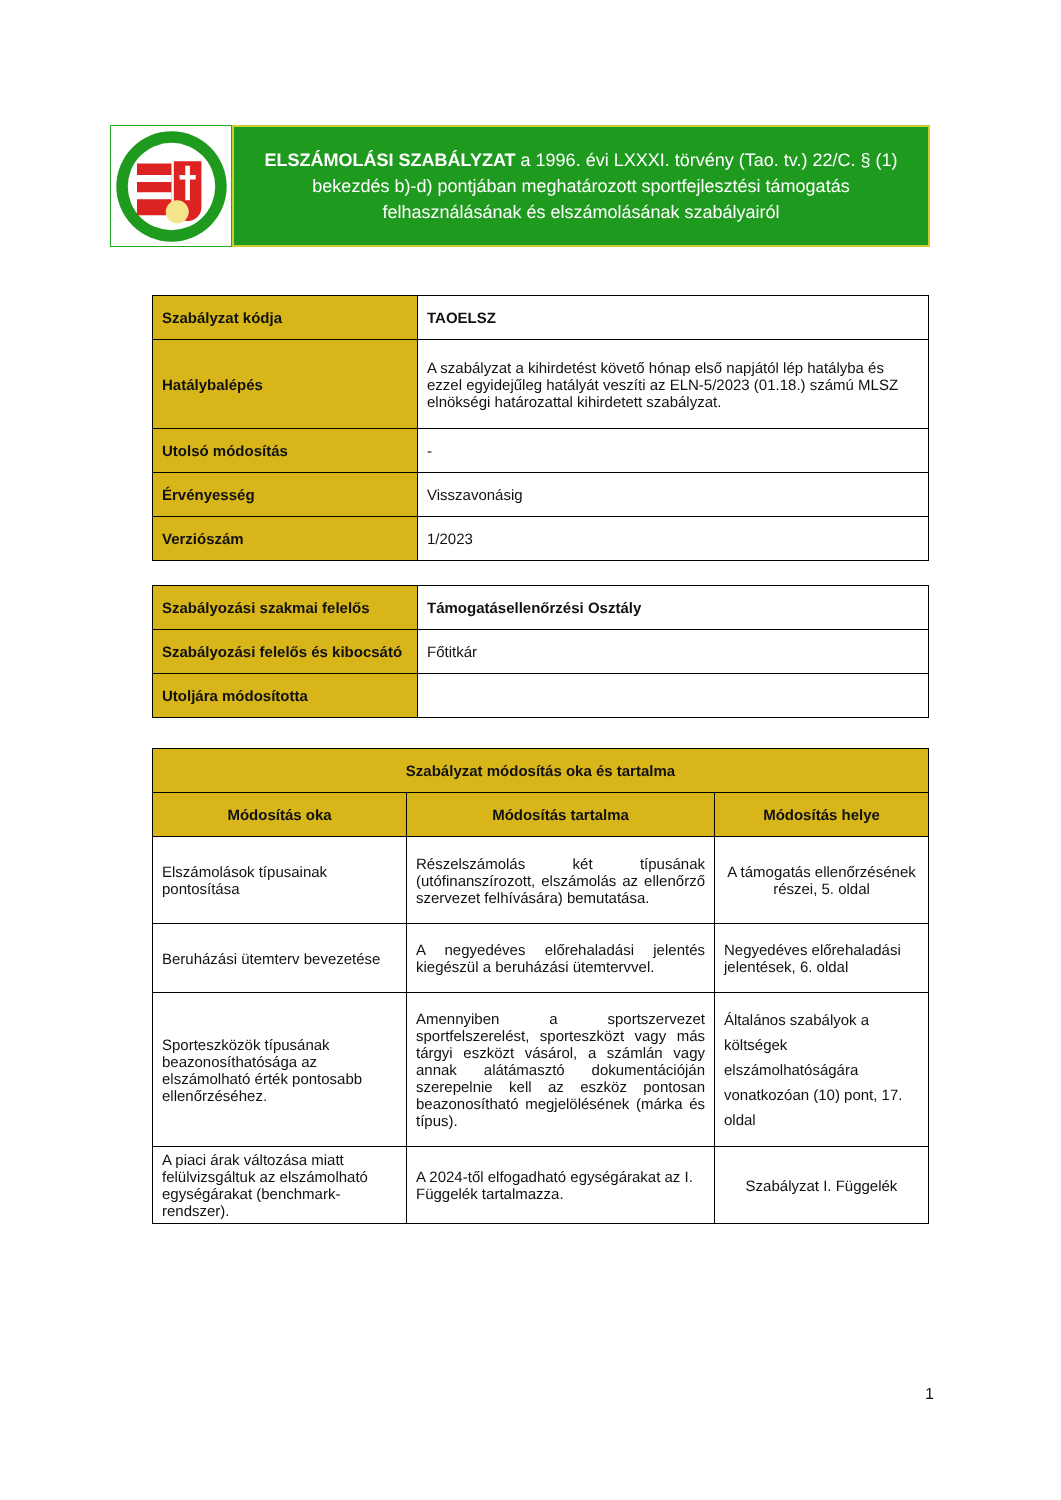ELSZÁMOLÁSI SZABÁLYZAT a 1996. évi LXXXI. törvény (Tao. tv.) 22/C. § (1) bekezdés b)-d) pontjában meghatározott sportfejlesztési támogatás felhasználásának és elszámolásának szabályairól
| Szabályzat kódja | TAOELSZ |
| Hatálybalépés | A szabályzat a kihirdetést követő hónap első napjától lép hatályba és ezzel egyidejűleg hatályát veszíti az ELN-5/2023 (01.18.) számú MLSZ elnökségi határozattal kihirdetett szabályzat. |
| Utolsó módosítás | - |
| Érvényesség | Visszavonásig |
| Verziószám | 1/2023 |
| Szabályozási szakmai felelős | Támogatásellenőrzési Osztály |
| Szabályozási felelős és kibocsátó | Főtitkár |
| Utoljára módosította | |
| Szabályzat módosítás oka és tartalma | | |
| --- | --- | --- |
| Módosítás oka | Módosítás tartalma | Módosítás helye |
| Elszámolások típusainak pontosítása | Részelszámolás két típusának (utófinanszírozott, elszámolás az ellenőrző szervezet felhívására) bemutatása. | A támogatás ellenőrzésének részei, 5. oldal |
| Beruházási ütemterv bevezetése | A negyedéves előrehaladási jelentés kiegészül a beruházási ütemtervvel. | Negyedéves előrehaladási jelentések, 6. oldal |
| Sporteszközök típusának beazonosíthatósága az elszámolható érték pontosabb ellenőrzéséhez. | Amennyiben a sportszervezet sportfelszerelést, sporteszközt vagy más tárgyi eszközt vásárol, a számlán vagy annak alátámasztó dokumentációján szerepelnie kell az eszköz pontosan beazonosítható megjelölésének (márka és típus). | Általános szabályok a költségek elszámolhatóságára vonatkozóan (10) pont, 17. oldal |
| A piaci árak változása miatt felülvizsgáltuk az elszámolható egységárakat (benchmark-rendszer). | A 2024-től elfogadható egységárakat az I. Függelék tartalmazza. | Szabályzat I. Függelék |
1